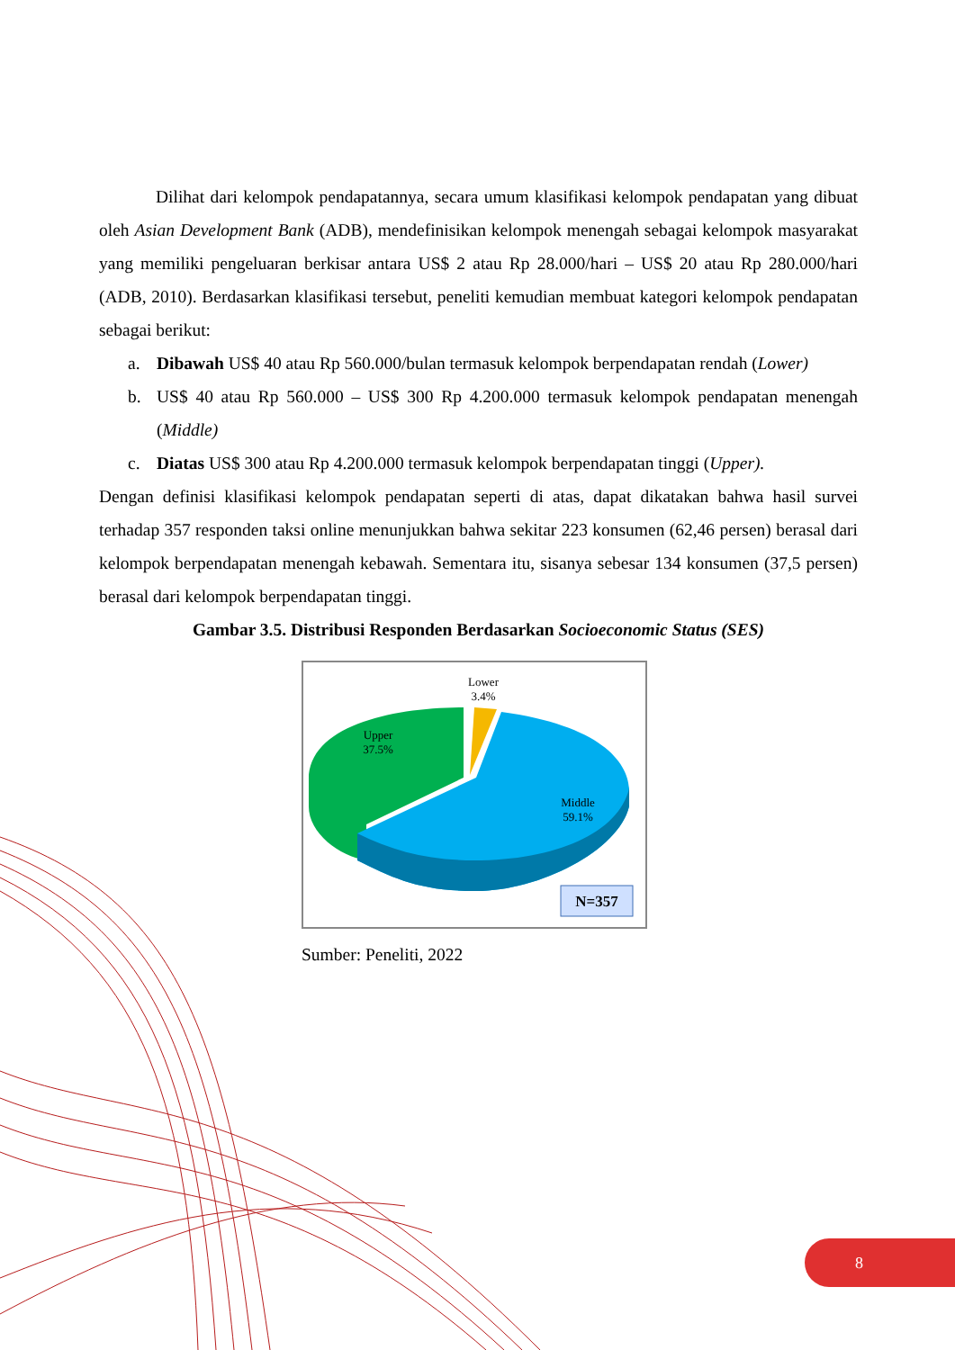Dilihat dari kelompok pendapatannya, secara umum klasifikasi kelompok pendapatan yang dibuat oleh Asian Development Bank (ADB), mendefinisikan kelompok menengah sebagai kelompok masyarakat yang memiliki pengeluaran berkisar antara US$ 2 atau Rp 28.000/hari – US$ 20 atau Rp 280.000/hari (ADB, 2010). Berdasarkan klasifikasi tersebut, peneliti kemudian membuat kategori kelompok pendapatan sebagai berikut:
a. Dibawah US$ 40 atau Rp 560.000/bulan termasuk kelompok berpendapatan rendah (Lower)
b. US$ 40 atau Rp 560.000 – US$ 300 Rp 4.200.000 termasuk kelompok pendapatan menengah (Middle)
c. Diatas US$ 300 atau Rp 4.200.000 termasuk kelompok berpendapatan tinggi (Upper).
Dengan definisi klasifikasi kelompok pendapatan seperti di atas, dapat dikatakan bahwa hasil survei terhadap 357 responden taksi online menunjukkan bahwa sekitar 223 konsumen (62,46 persen) berasal dari kelompok berpendapatan menengah kebawah. Sementara itu, sisanya sebesar 134 konsumen (37,5 persen) berasal dari kelompok berpendapatan tinggi.
Gambar 3.5. Distribusi Responden Berdasarkan Socioeconomic Status (SES)
Lower
3.4%
Upper
37.5%
Middle
59.1%
N=357
Sumber: Peneliti, 2022
8